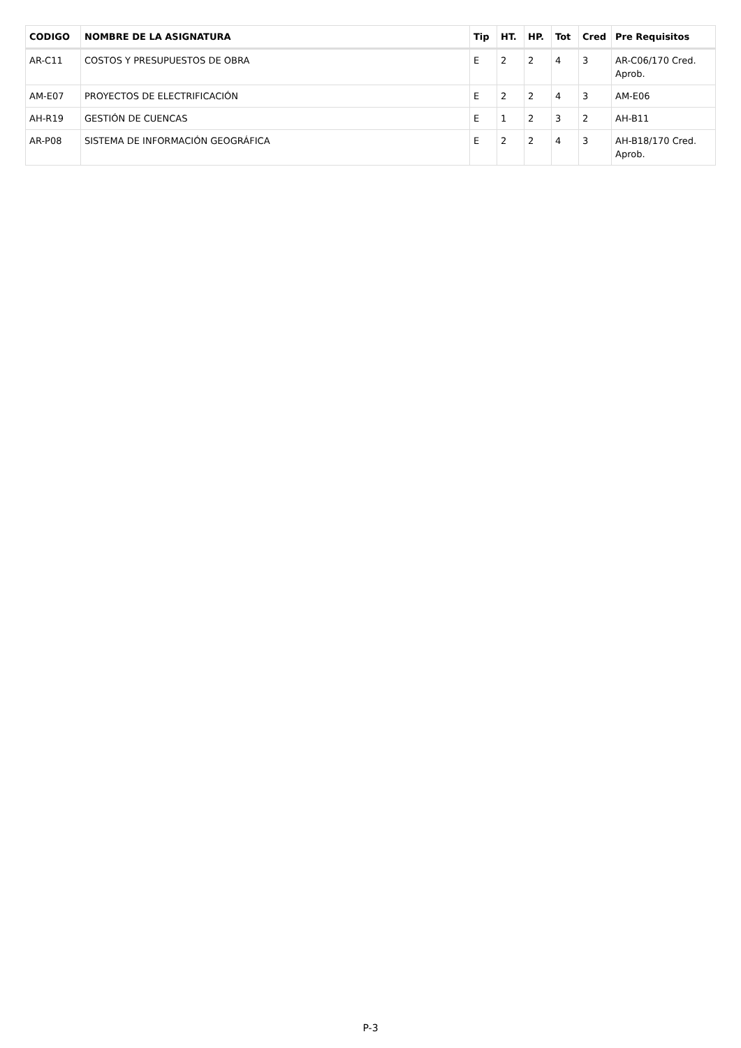| CODIGO | NOMBRE DE LA ASIGNATURA | Tip | HT. | HP. | Tot | Cred | Pre Requisitos |
| --- | --- | --- | --- | --- | --- | --- | --- |
| AR-C11 | COSTOS Y PRESUPUESTOS DE OBRA | E | 2 | 2 | 4 | 3 | AR-C06/170 Cred. Aprob. |
| AM-E07 | PROYECTOS DE ELECTRIFICACIÓN | E | 2 | 2 | 4 | 3 | AM-E06 |
| AH-R19 | GESTIÓN DE CUENCAS | E | 1 | 2 | 3 | 2 | AH-B11 |
| AR-P08 | SISTEMA DE INFORMACIÓN GEOGRÁFICA | E | 2 | 2 | 4 | 3 | AH-B18/170 Cred. Aprob. |
P-3